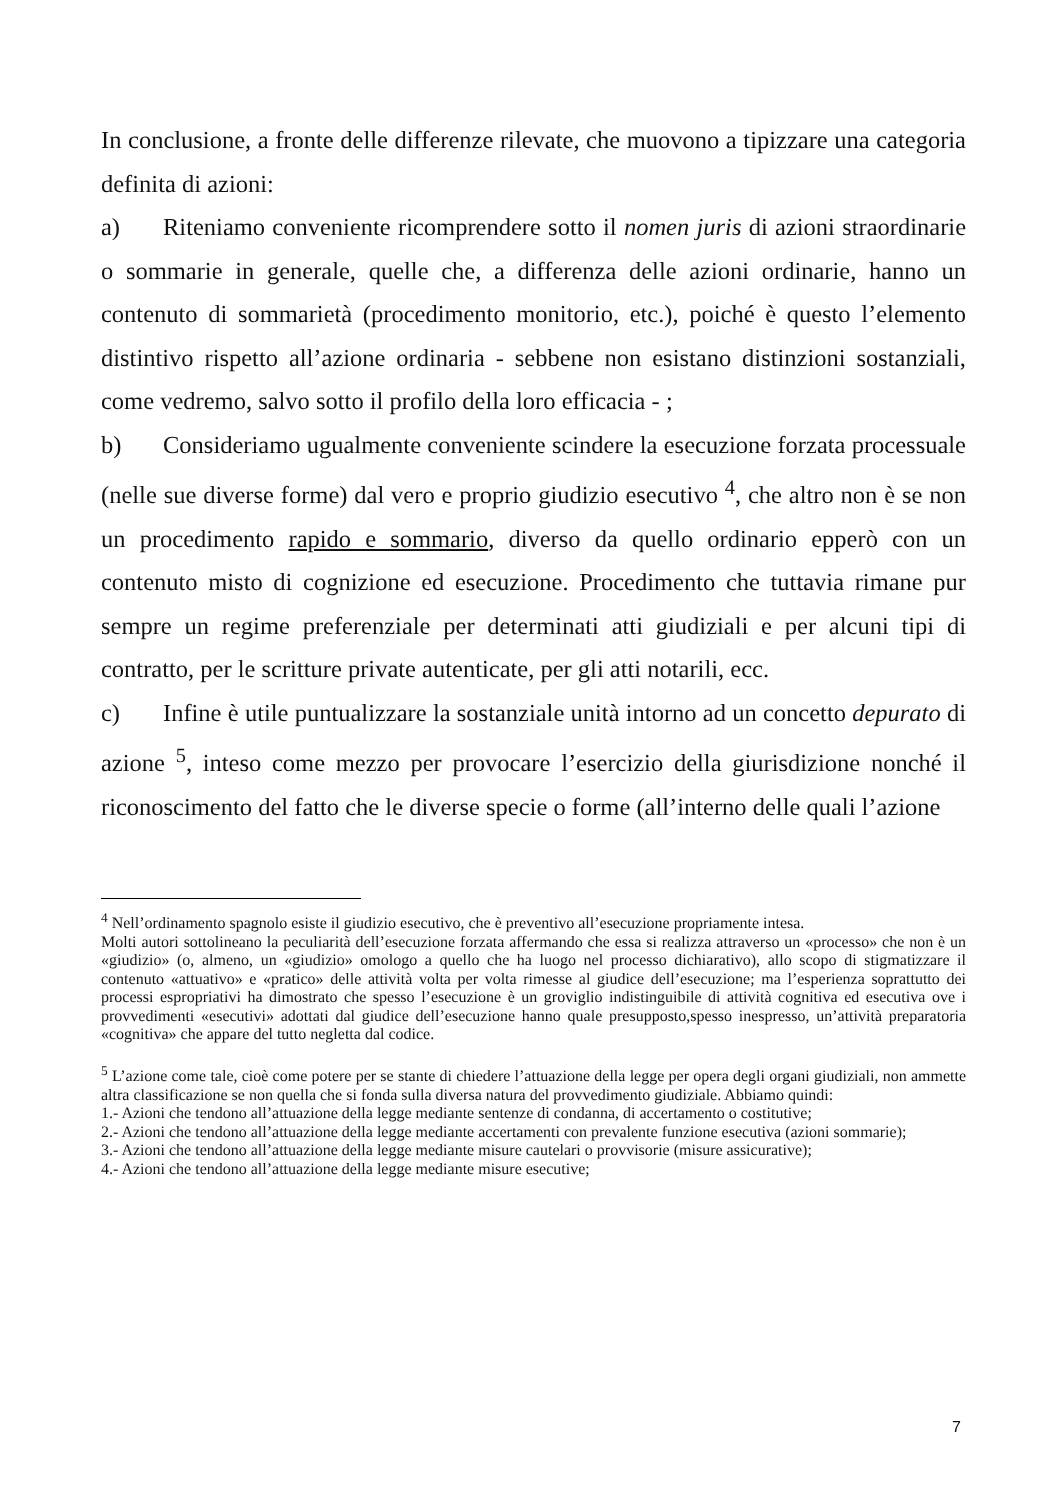In conclusione, a fronte delle differenze rilevate, che muovono a tipizzare una categoria definita di azioni:
a) Riteniamo conveniente ricomprendere sotto il nomen juris di azioni straordinarie o sommarie in generale, quelle che, a differenza delle azioni ordinarie, hanno un contenuto di sommarietà (procedimento monitorio, etc.), poiché è questo l’elemento distintivo rispetto all’azione ordinaria - sebbene non esistano distinzioni sostanziali, come vedremo, salvo sotto il profilo della loro efficacia - ;
b) Consideriamo ugualmente conveniente scindere la esecuzione forzata processuale (nelle sue diverse forme) dal vero e proprio giudizio esecutivo <sup>4</sup>, che altro non è se non un procedimento rapido e sommario, diverso da quello ordinario epperò con un contenuto misto di cognizione ed esecuzione. Procedimento che tuttavia rimane pur sempre un regime preferenziale per determinati atti giudiziali e per alcuni tipi di contratto, per le scritture private autenticate, per gli atti notarili, ecc.
c) Infine è utile puntualizzare la sostanziale unità intorno ad un concetto depurato di azione <sup>5</sup>, inteso come mezzo per provocare l’esercizio della giurisdizione nonché il riconoscimento del fatto che le diverse specie o forme (all’interno delle quali l’azione
<sup>4</sup> Nell’ordinamento spagnolo esiste il giudizio esecutivo, che è preventivo all’esecuzione propriamente intesa.
Molti autori sottolineano la peculiarità dell’esecuzione forzata affermando che essa si realizza attraverso un «processo» che non è un «giudizio» (o, almeno, un «giudizio» omologo a quello che ha luogo nel processo dichiarativo), allo scopo di stigmatizzare il contenuto «attuativo» e «pratico» delle attività volta per volta rimesse al giudice dell’esecuzione; ma l’esperienza soprattutto dei processi espropriativi ha dimostrato che spesso l’esecuzione è un groviglio indistinguibile di attività cognitiva ed esecutiva ove i provvedimenti «esecutivi» adottati dal giudice dell’esecuzione hanno quale presupposto,spesso inespresso, un’attività preparatoria «cognitiva» che appare del tutto negletta dal codice.
<sup>5</sup> L’azione come tale, cioè come potere per se stante di chiedere l’attuazione della legge per opera degli organi giudiziali, non ammette altra classificazione se non quella che si fonda sulla diversa natura del provvedimento giudiziale. Abbiamo quindi:
1.- Azioni che tendono all’attuazione della legge mediante sentenze di condanna, di accertamento o costitutive;
2.- Azioni che tendono all’attuazione della legge mediante accertamenti con prevalente funzione esecutiva (azioni sommarie);
3.- Azioni che tendono all’attuazione della legge mediante misure cautelari o provvisorie (misure assicurative);
4.- Azioni che tendono all’attuazione della legge mediante misure esecutive;
7